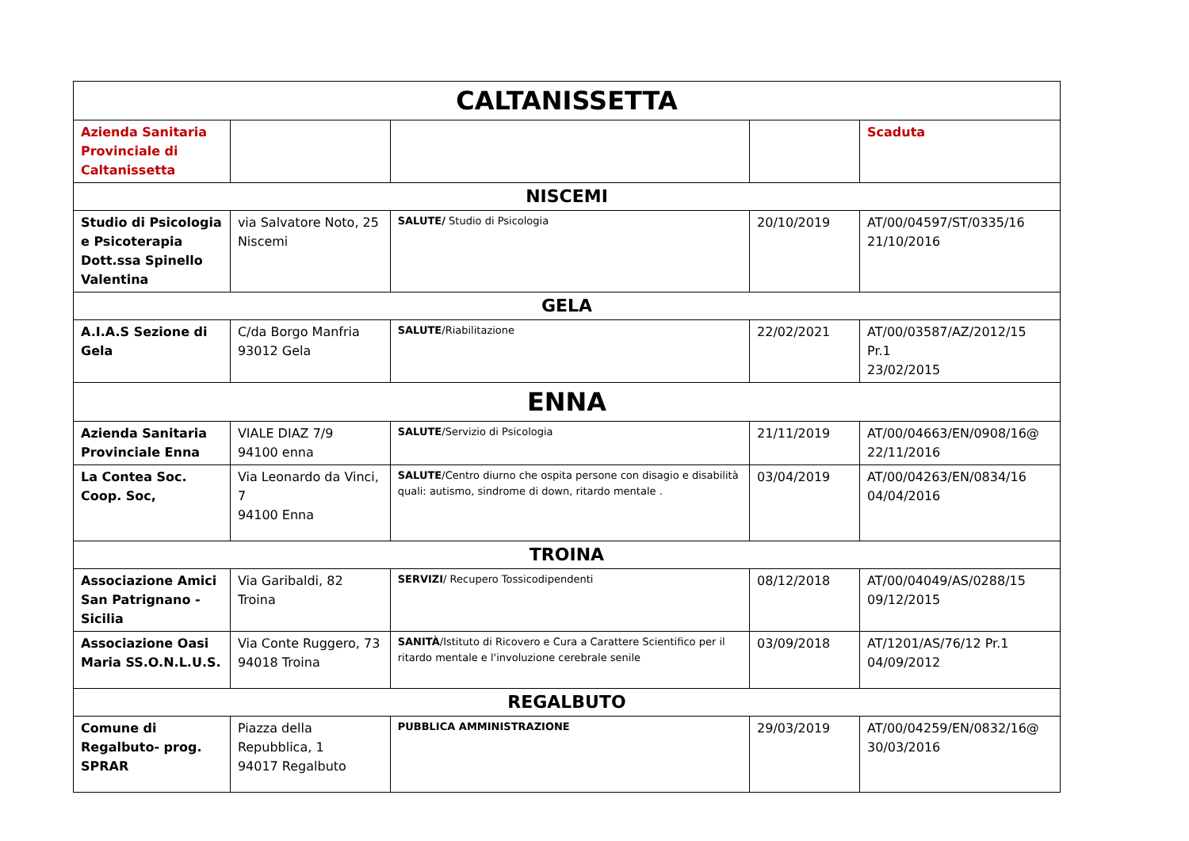| CALTANISSETTA | | | | |
| --- | --- | --- | --- | --- |
| Azienda Sanitaria Provinciale di Caltanissetta | | | | Scaduta |
| NISCEMI | | | | |
| Studio di Psicologia e Psicoterapia Dott.ssa Spinello Valentina | via Salvatore Noto, 25 Niscemi | SALUTE/ Studio di Psicologia | 20/10/2019 | AT/00/04597/ST/0335/16 21/10/2016 |
| GELA | | | | |
| A.I.A.S Sezione di Gela | C/da Borgo Manfria 93012 Gela | SALUTE /Riabilitazione | 22/02/2021 | AT/00/03587/AZ/2012/15 Pr.1 23/02/2015 |
| ENNA | | | | |
| Azienda Sanitaria Provinciale Enna | VIALE DIAZ 7/9 94100 enna | SALUTE /Servizio di Psicologia | 21/11/2019 | AT/00/04663/EN/0908/16@ 22/11/2016 |
| La Contea Soc. Coop. Soc, | Via Leonardo da Vinci, 7 94100 Enna | SALUTE /Centro diurno che ospita persone con disagio e disabilità quali: autismo, sindrome di down, ritardo mentale . | 03/04/2019 | AT/00/04263/EN/0834/16 04/04/2016 |
| TROINA | | | | |
| Associazione Amici San Patrignano - Sicilia | Via Garibaldi, 82 Troina | SERVIZI / Recupero Tossicodipendenti | 08/12/2018 | AT/00/04049/AS/0288/15 09/12/2015 |
| Associazione Oasi Maria SS.O.N.L.U.S. | Via Conte Ruggero, 73 94018 Troina | SANITÀ /Istituto di Ricovero e Cura a Carattere Scientifico per il ritardo mentale e l'involuzione cerebrale senile | 03/09/2018 | AT/1201/AS/76/12 Pr.1 04/09/2012 |
| REGALBUTO | | | | |
| Comune di Regalbuto- prog. SPRAR | Piazza della Repubblica, 1 94017 Regalbuto | PUBBLICA AMMINISTRAZIONE | 29/03/2019 | AT/00/04259/EN/0832/16@ 30/03/2016 |